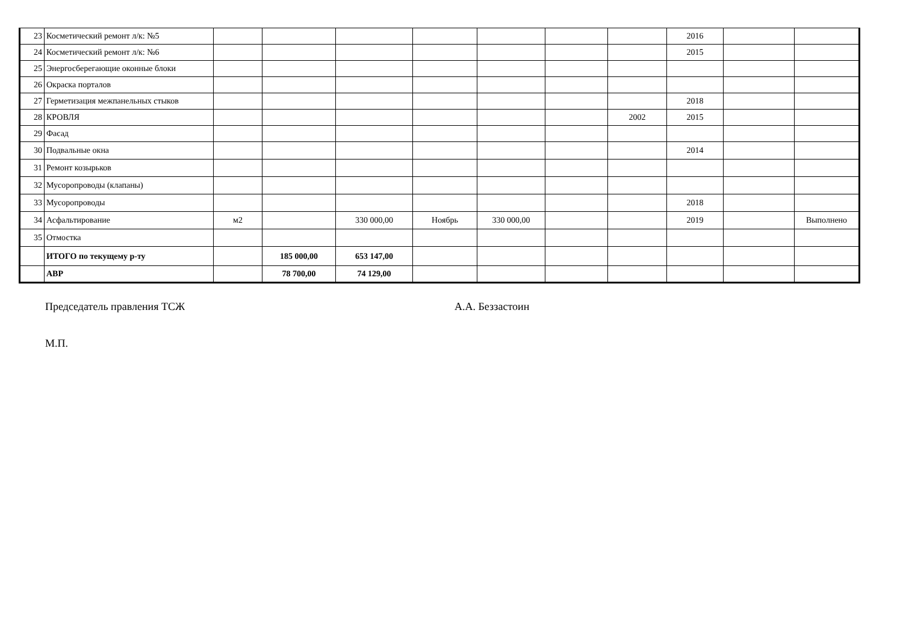| 23 | Косметический ремонт л/к: №5 | | | | | | | | 2016 | | |
| 24 | Косметический ремонт л/к: №6 | | | | | | | | 2015 | | |
| 25 | Энергосберегающие оконные блоки | | | | | | | | | | |
| 26 | Окраска порталов | | | | | | | | | | |
| 27 | Герметизация межпанельных стыков | | | | | | | | 2018 | | |
| 28 | КРОВЛЯ | | | | | | | 2002 | 2015 | | |
| 29 | Фасад | | | | | | | | | | |
| 30 | Подвальные окна | | | | | | | | 2014 | | |
| 31 | Ремонт козырьков | | | | | | | | | | |
| 32 | Мусоропроводы (клапаны) | | | | | | | | | | |
| 33 | Мусоропроводы | | | | | | | | 2018 | | |
| 34 | Асфальтирование | м2 | | 330 000,00 | Ноябрь | 330 000,00 | | | 2019 | | Выполнено |
| 35 | Отмостка | | | | | | | | | | |
| | ИТОГО по текущему р-ту | | 185 000,00 | 653 147,00 | | | | | | | |
| | АВР | | 78 700,00 | 74 129,00 | | | | | | | |
Председатель правления ТСЖ А.А. Беззастоин
М.П.